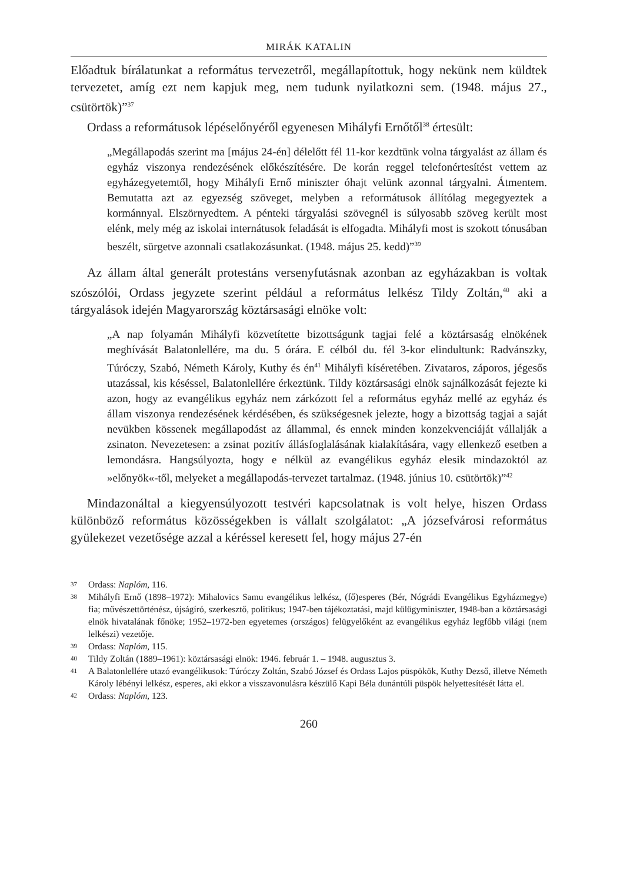MIRÁK KATALIN
Előadtuk bírálatunkat a református tervezetről, megállapítottuk, hogy nekünk nem küldtek tervezetet, amíg ezt nem kapjuk meg, nem tudunk nyilatkozni sem. (1948. május 27., csütörtök)”<sup>37</sup>
Ordass a reformátusok lépéselőnyéről egyenesen Mihályfi Ernőtől<sup>38</sup> értesült:
„Megállapodás szerint ma [május 24-én] délelőtt fél 11-kor kezdtünk volna tárgyalást az állam és egyház viszonya rendezésének előkészítésére. De korán reggel telefonértesítést vettem az egyházegyetemtől, hogy Mihályfi Ernő miniszter óhajt velünk azonnal tárgyalni. Átmentem. Bemutatta azt az egyezség szöveget, melyben a reformátusok állítólag megegyeztek a kormánnyal. Elszörnyedtem. A pénteki tárgyalási szövegnél is súlyosabb szöveg került most elénk, mely még az iskolai internátusok feladását is elfogadta. Mihályfi most is szokott tónusában beszélt, sürgetve azonnali csatlakozásunkat. (1948. május 25. kedd)”<sup>39</sup>
Az állam által generált protestáns versenyfutásnak azonban az egyházakban is voltak szószólói, Ordass jegyzete szerint például a református lelkész Tildy Zoltán,<sup>40</sup> aki a tárgyalások idején Magyarország köztársasági elnöke volt:
„A nap folyamán Mihályfi közvetítette bizottságunk tagjai felé a köztársaság elnökének meghívását Balatonlellére, ma du. 5 órára. E célból du. fél 3-kor elindultunk: Radvánszky, Túróczy, Szabó, Németh Károly, Kuthy és én<sup>41</sup> Mihályfi kíséretében. Zivataros, záporos, jégesős utazással, kis késéssel, Balatonlellére érkeztünk. Tildy köztársasági elnök sajnálkozását fejezte ki azon, hogy az evangélikus egyház nem zárkózott fel a református egyház mellé az egyház és állam viszonya rendezésének kérdésében, és szükségesnek jelezte, hogy a bizottság tagjai a saját nevükben kössenek megállapodást az állammal, és ennek minden konzekvenciáját vállalják a zsinaton. Nevezetesen: a zsinat pozitív állásfoglalásának kialakítására, vagy ellenkező esetben a lemondásra. Hangsúlyozta, hogy e nélkül az evangélikus egyház elesik mindazoktól az »előnyök«-től, melyeket a megállapodás-tervezet tartalmaz. (1948. június 10. csütörtök)”<sup>42</sup>
Mindazonáltal a kiegyensúlyozott testvéri kapcsolatnak is volt helye, hiszen Ordass különböző református közösségekben is vállalt szolgálatot: „A józsefvárosi református gyülekezet vezetősége azzal a kéréssel keresett fel, hogy május 27-én
37 Ordass: Naplóm, 116.
38 Mihályfi Ernő (1898–1972): Mihalovics Samu evangélikus lelkész, (fő)esperes (Bér, Nógrádi Evangélikus Egyházmegye) fia; művészettörténész, újságíró, szerkesztő, politikus; 1947-ben tájékoztatási, majd külügyminiszter, 1948-ban a köztársasági elnök hivatalának főnöke; 1952–1972-ben egyetemes (országos) felügyelőként az evangélikus egyház legfőbb világi (nem lelkészi) vezetője.
39 Ordass: Naplóm, 115.
40 Tildy Zoltán (1889–1961): köztársasági elnök: 1946. február 1. – 1948. augusztus 3.
41 A Balatonlellére utazó evangélikusok: Túróczy Zoltán, Szabó József és Ordass Lajos püspökök, Kuthy Dezső, illetve Németh Károly lébényi lelkész, esperes, aki ekkor a visszavonulásra készülő Kapi Béla dunántúli püspök helyettesítését látta el.
42 Ordass: Naplóm, 123.
260